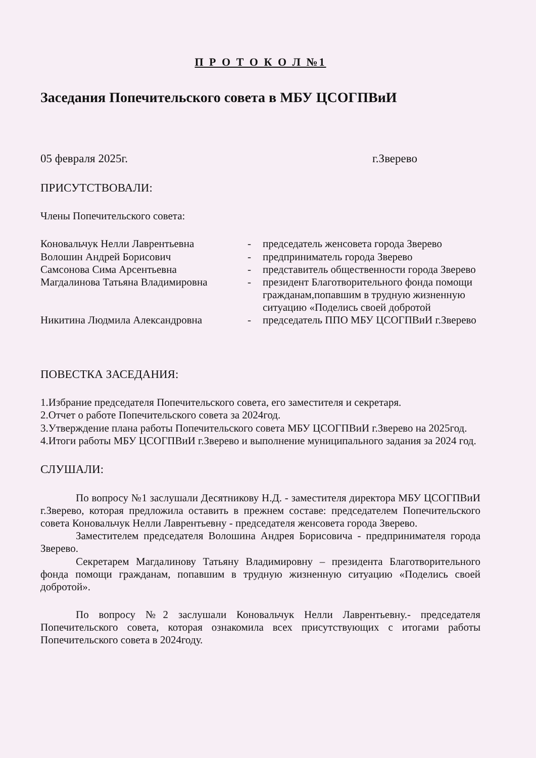П Р О Т О К О Л №1
Заседания Попечительского совета в МБУ ЦСОГПВиИ
05 февраля 2025г. г.Зверево
ПРИСУТСТВОВАЛИ:
Члены Попечительского совета:
Коновальчук Нелли Лаврентьевна - председатель женсовета города Зверево Волошин Андрей Борисович - предприниматель города Зверево Самсонова Сима Арсентьевна - представитель общественности города Зверево Магдалинова Татьяна Владимировна - президент Благотворительного фонда помощи гражданам,попавшим в трудную жизненную ситуацию «Поделись своей добротой Никитина Людмила Александровна - председатель ППО МБУ ЦСОГПВиИ г.Зверево
ПОВЕСТКА ЗАСЕДАНИЯ:
1.Избрание председателя Попечительского совета, его заместителя и секретаря.
2.Отчет о работе Попечительского совета за 2024год.
3.Утверждение плана работы Попечительского совета МБУ ЦСОГПВиИ г.Зверево на 2025год.
4.Итоги работы МБУ ЦСОГПВиИ г.Зверево и выполнение муниципального задания за 2024 год.
СЛУШАЛИ:
По вопросу №1 заслушали Десятникову Н.Д. - заместителя директора МБУ ЦСОГПВиИ г.Зверево, которая предложила оставить в прежнем составе: председателем Попечительского совета Коновальчук Нелли Лаврентьевну - председателя женсовета города Зверево.
Заместителем председателя Волошина Андрея Борисовича - предпринимателя города Зверево.
Секретарем Магдалинову Татьяну Владимировну – президента Благотворительного фонда помощи гражданам, попавшим в трудную жизненную ситуацию «Поделись своей добротой».
По вопросу №2 заслушали Коновальчук Нелли Лаврентьевну.- председателя Попечительского совета, которая ознакомила всех присутствующих с итогами работы Попечительского совета в 2024году.